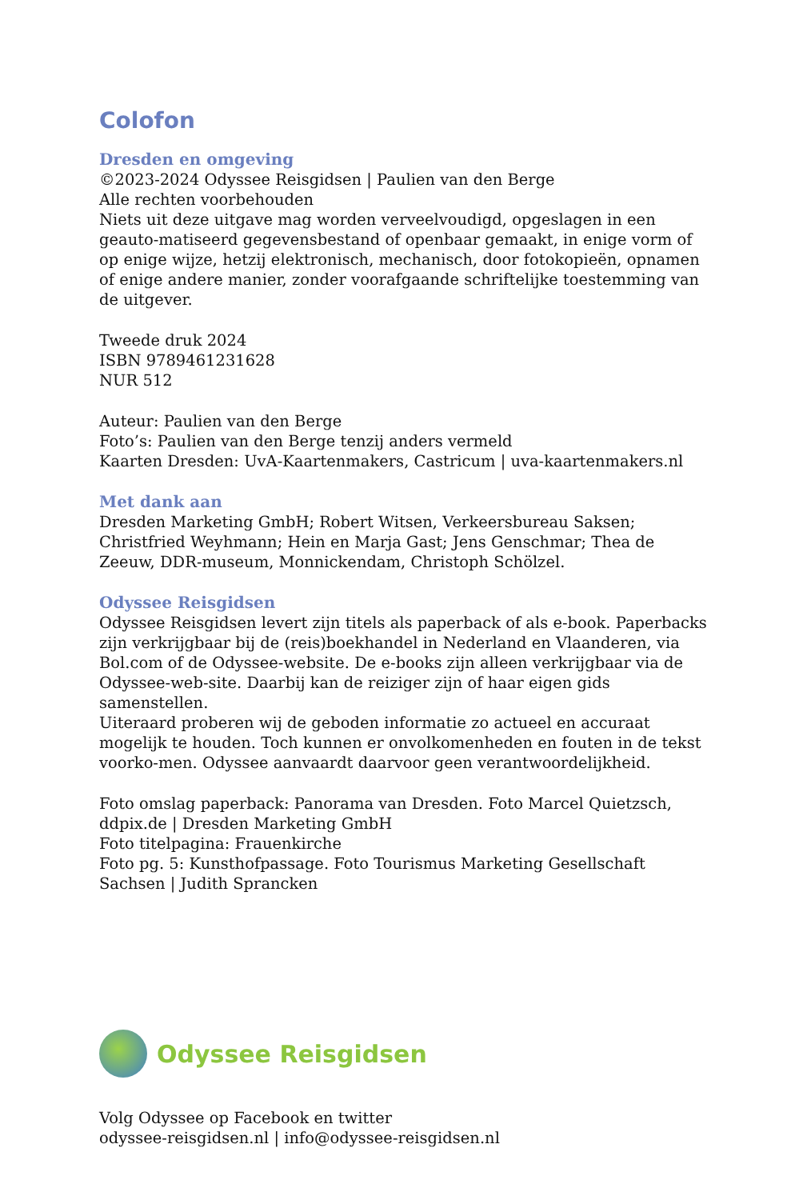Colofon
Dresden en omgeving
©2023-2024 Odyssee Reisgidsen | Paulien van den Berge
Alle rechten voorbehouden
Niets uit deze uitgave mag worden verveelvoudigd, opgeslagen in een geauto-matiseerd gegevensbestand of openbaar gemaakt, in enige vorm of op enige wijze, hetzij elektronisch, mechanisch, door fotokopieën, opnamen of enige andere manier, zonder voorafgaande schriftelijke toestemming van de uitgever.
Tweede druk 2024
ISBN 9789461231628
NUR 512
Auteur: Paulien van den Berge
Foto’s: Paulien van den Berge tenzij anders vermeld
Kaarten Dresden: UvA-Kaartenmakers, Castricum | uva-kaartenmakers.nl
Met dank aan
Dresden Marketing GmbH; Robert Witsen, Verkeersbureau Saksen; Christfried Weyhmann; Hein en Marja Gast; Jens Genschmar; Thea de Zeeuw, DDR-museum, Monnickendam, Christoph Schölzel.
Odyssee Reisgidsen
Odyssee Reisgidsen levert zijn titels als paperback of als e-book. Paperbacks zijn verkrijgbaar bij de (reis)boekhandel in Nederland en Vlaanderen, via Bol.com of de Odyssee-website. De e-books zijn alleen verkrijgbaar via de Odyssee-web-site. Daarbij kan de reiziger zijn of haar eigen gids samenstellen.
Uiteraard proberen wij de geboden informatie zo actueel en accuraat mogelijk te houden. Toch kunnen er onvolkomenheden en fouten in de tekst voorko-men. Odyssee aanvaardt daarvoor geen verantwoordelijkheid.
Foto omslag paperback: Panorama van Dresden. Foto Marcel Quietzsch, ddpix.de | Dresden Marketing GmbH
Foto titelpagina: Frauenkirche
Foto pg. 5: Kunsthofpassage. Foto Tourismus Marketing Gesellschaft Sachsen | Judith Sprancken
Odyssee Reisgidsen
Volg Odyssee op Facebook en twitter
odyssee-reisgidsen.nl | info@odyssee-reisgidsen.nl